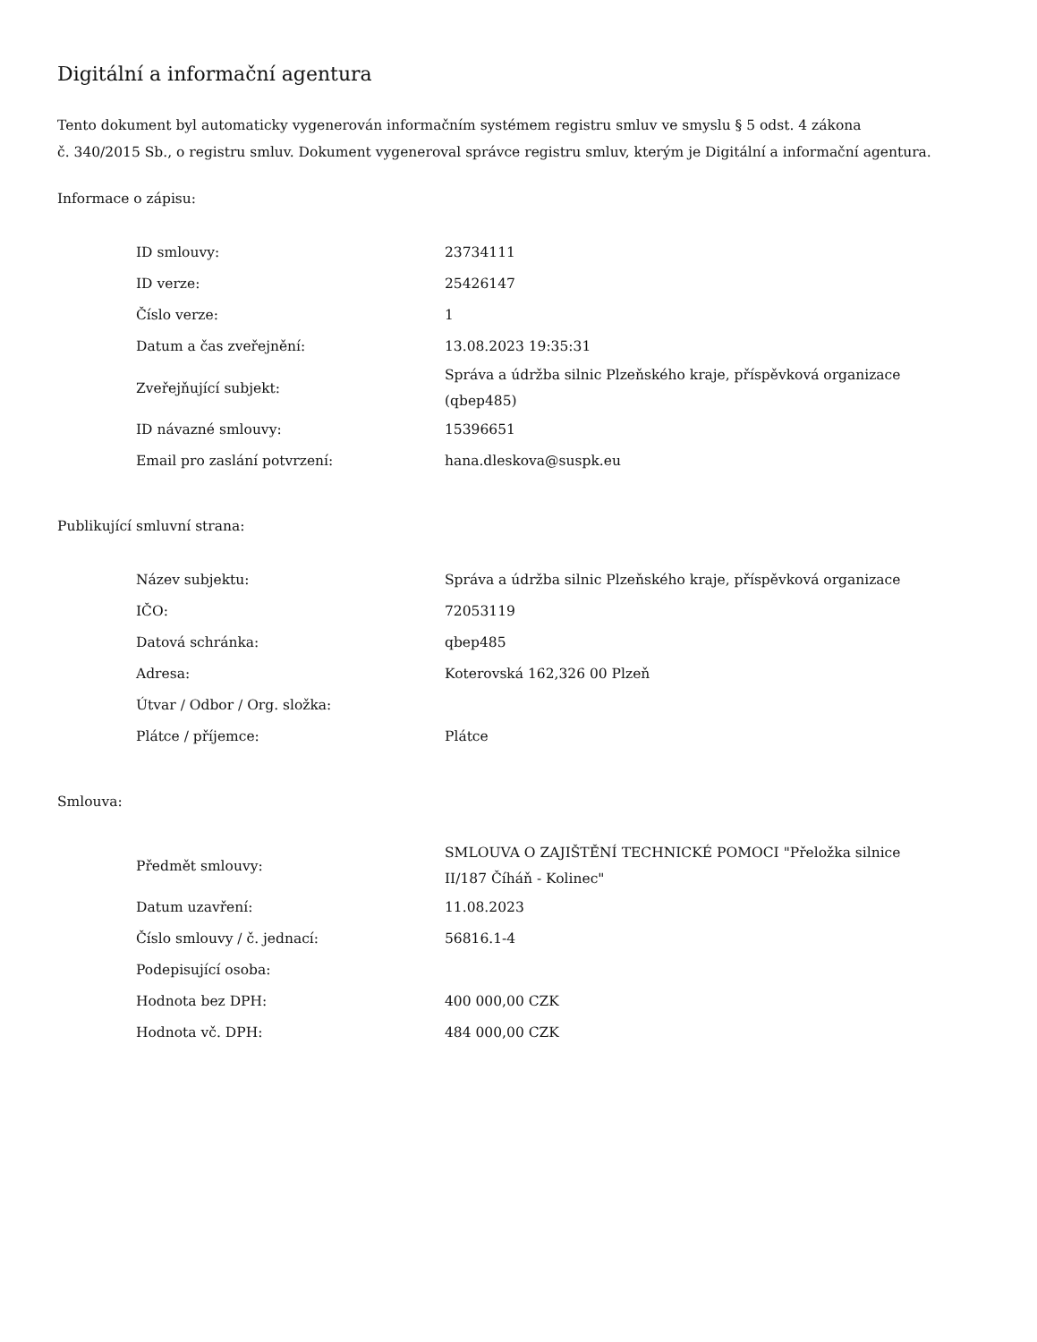Digitální a informační agentura
Tento dokument byl automaticky vygenerován informačním systémem registru smluv ve smyslu § 5 odst. 4 zákona
č. 340/2015 Sb., o registru smluv. Dokument vygeneroval správce registru smluv, kterým je Digitální a informační agentura.
Informace o zápisu:
| ID smlouvy: | 23734111 |
| ID verze: | 25426147 |
| Číslo verze: | 1 |
| Datum a čas zveřejnění: | 13.08.2023 19:35:31 |
| Zveřejňující subjekt: | Správa a údržba silnic Plzeňského kraje, příspěvková organizace (qbep485) |
| ID návazné smlouvy: | 15396651 |
| Email pro zaslání potvrzení: | hana.dleskova@suspk.eu |
Publikující smluvní strana:
| Název subjektu: | Správa a údržba silnic Plzeňského kraje, příspěvková organizace |
| IČO: | 72053119 |
| Datová schránka: | qbep485 |
| Adresa: | Koterovská 162,326 00 Plzeň |
| Útvar / Odbor / Org. složka: | |
| Plátce / příjemce: | Plátce |
Smlouva:
| Předmět smlouvy: | SMLOUVA O ZAJIŠTĚNÍ TECHNICKÉ POMOCI "Přeložka silnice II/187 Číháň - Kolinec" |
| Datum uzavření: | 11.08.2023 |
| Číslo smlouvy / č. jednací: | 56816.1-4 |
| Podepisující osoba: | |
| Hodnota bez DPH: | 400 000,00 CZK |
| Hodnota vč. DPH: | 484 000,00 CZK |